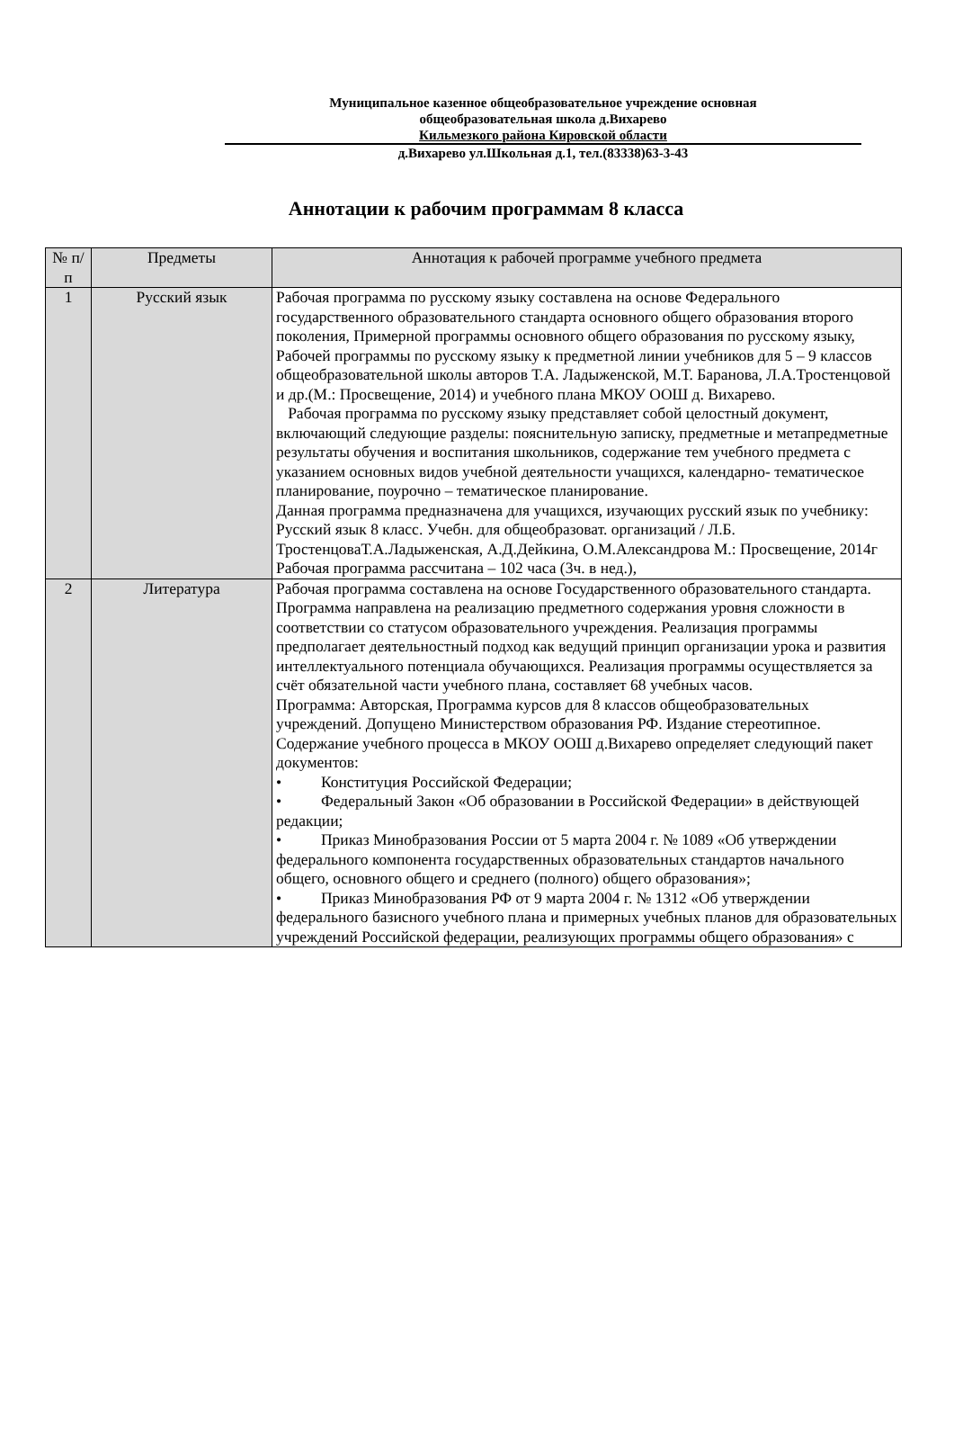Муниципальное казенное общеобразовательное учреждение основная
общеобразовательная школа д.Вихарево
Кильмезкого района Кировской области
д.Вихарево ул.Школьная д.1, тел.(83338)63-3-43
Аннотации к рабочим программам 8 класса
| № п/п | Предметы | Аннотация к рабочей программе учебного предмета |
| --- | --- | --- |
| 1 | Русский язык | Рабочая программа по русскому языку составлена на основе Федерального государственного образовательного стандарта основного общего образования второго поколения, Примерной программы основного общего образования по русскому языку, Рабочей программы по русскому языку к предметной линии учебников для 5 – 9 классов общеобразовательной школы авторов Т.А. Ладыженской, М.Т. Баранова, Л.А.Тростенцовой и др.(М.: Просвещение, 2014) и учебного плана МКОУ ООШ д. Вихарево. Рабочая программа по русскому языку представляет собой целостный документ, включающий следующие разделы: пояснительную записку, предметные и метапредметные результаты обучения и воспитания школьников, содержание тем учебного предмета с указанием основных видов учебной деятельности учащихся, календарно- тематическое планирование, поурочно – тематическое планирование. Данная программа предназначена для учащихся, изучающих русский язык по учебнику: Русский язык 8 класс. Учебн. для общеобразоват. организаций / Л.Б. ТростенцоваТ.А.Ладыженская, А.Д.Дейкина, О.М.Александрова М.: Просвещение, 2014г Рабочая программа рассчитана – 102 часа (3ч. в нед.), |
| 2 | Литература | Рабочая программа составлена на основе Государственного образовательного стандарта. Программа направлена на реализацию предметного содержания уровня сложности в соответствии со статусом образовательного учреждения. Реализация программы предполагает деятельностный подход как ведущий принцип организации урока и развития интеллектуального потенциала обучающихся. Реализация программы осуществляется за счёт обязательной части учебного плана, составляет 68 учебных часов. Программа: Авторская, Программа курсов для 8 классов общеобразовательных учреждений. Допущено Министерством образования РФ. Издание стереотипное. Содержание учебного процесса в МКОУ ООШ д.Вихарево определяет следующий пакет документов: • Конституция Российской Федерации; • Федеральный Закон «Об образовании в Российской Федерации» в действующей редакции; • Приказ Минобразования России от 5 марта 2004 г. № 1089 «Об утверждении федерального компонента государственных образовательных стандартов начального общего, основного общего и среднего (полного) общего образования»; • Приказ Минобразования РФ от 9 марта 2004 г. № 1312 «Об утверждении федерального базисного учебного плана и примерных учебных планов для образовательных учреждений Российской федерации, реализующих программы общего образования» с |